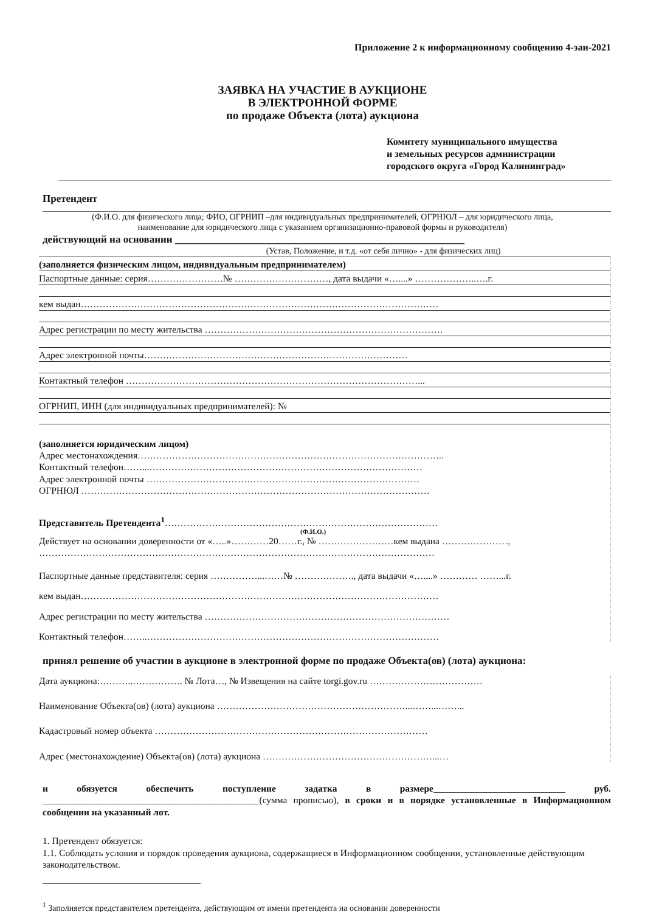Приложение 2 к информационному сообщению 4-эаи-2021
ЗАЯВКА НА УЧАСТИЕ В АУКЦИОНЕ
В ЭЛЕКТРОННОЙ ФОРМЕ
по продаже Объекта (лота) аукциона
Комитету муниципального имущества
и земельных ресурсов администрации
городского округа «Город Калининград»
Претендент
(Ф.И.О. для физического лица; ФИО, ОГРНИП –для индивидуальных предпринимателей, ОГРНЮЛ – для юридического лица,
наименование для юридического лица с указанием организационно-правовой формы и руководителя)
действующий на основании ________________________________________________________
(Устав, Положение, и т.д. «от себя лично» - для физических лиц)
(заполняется физическим лицом, индивидуальным предпринимателем)
Паспортные данные: серия……………………№ …………………………, дата выдачи «…....» ………………..….г.
кем выдан……………………………………………………………………………………………………
Адрес регистрации по месту жительства ………………………………………………………………….
Адрес электронной почты…………………………………………………………………………
Контактный телефон …………………………………………………………………………………...
ОГРНИП, ИНН (для индивидуальных предпринимателей): №
(заполняется юридическим лицом)
Адрес местонахождения……………………………………………………………………………………..
Контактный телефон……...……………………………………………………………………………
Адрес электронной почты ……………………………………………………………………………
ОГРНЮЛ …………………………………………………………………………………………………
Представитель Претендента<sup>1</sup>……………………………………………………………………………
(Ф.И.О.)
Действует на основании доверенности от «…..»…………20……г., № ……………………кем выдана …………………,
………………………………………………………………………………………………………………
Паспортные данные представителя: серия ……………...……№ ………………., дата выдачи «…....» ………… ……...г.
кем выдан……………………………………………………………………………………………………
Адрес регистрации по месту жительства ……………………………………………………………………
Контактный телефон……..…………………………………………………………………………………
принял решение об участии в аукционе в электронной форме по продаже Объекта(ов) (лота) аукциона:
Дата аукциона:………..……………. № Лота…, № Извещения на сайте torgi.gov.ru ………………………………
Наименование Объекта(ов) (лота) аукциона ……………………………………………………...……...……...
Кадастровый номер объекта ……………………………………………………………………………
Адрес (местонахождение) Объекта(ов) (лота) аукциона ………………………………………………...…
и обязуется обеспечить поступление задатка в размере____________________________ руб. ______________________________________________(сумма прописью), в сроки и в порядке установленные в Информационном сообщении на указанный лот.
1. Претендент обязуется:
1.1. Соблюдать условия и порядок проведения аукциона, содержащиеся в Информационном сообщении, установленные действующим законодательством.
<sup>1</sup> Заполняется представителем претендента, действующим от имени претендента на основании доверенности